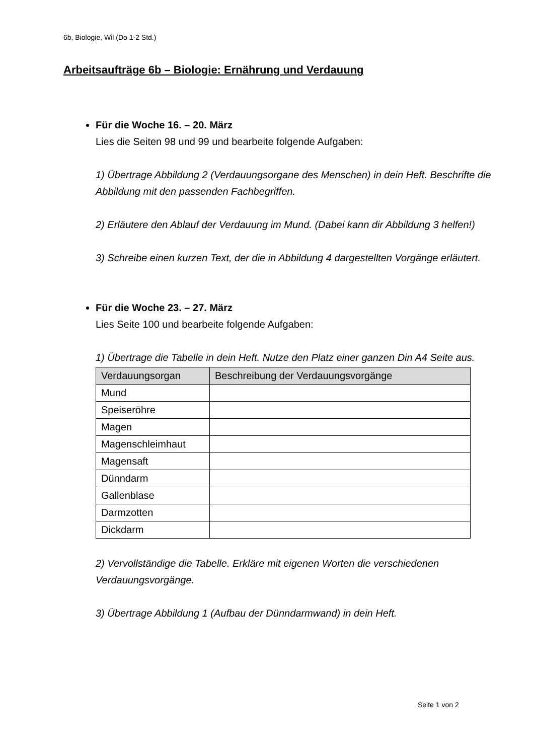6b, Biologie, Wil (Do 1-2 Std.)
Arbeitsaufträge 6b – Biologie: Ernährung und Verdauung
Für die Woche 16. – 20. März
Lies die Seiten 98 und 99 und bearbeite folgende Aufgaben:
1) Übertrage Abbildung 2 (Verdauungsorgane des Menschen) in dein Heft. Beschrifte die Abbildung mit den passenden Fachbegriffen.
2) Erläutere den Ablauf der Verdauung im Mund. (Dabei kann dir Abbildung 3 helfen!)
3) Schreibe einen kurzen Text, der die in Abbildung 4 dargestellten Vorgänge erläutert.
Für die Woche 23. – 27. März
Lies Seite 100 und bearbeite folgende Aufgaben:
1) Übertrage die Tabelle in dein Heft. Nutze den Platz einer ganzen Din A4 Seite aus.
| Verdauungsorgan | Beschreibung der Verdauungsvorgänge |
| --- | --- |
| Mund | |
| Speiseröhre | |
| Magen | |
| Magenschleimhaut | |
| Magensaft | |
| Dünndarm | |
| Gallenblase | |
| Darmzotten | |
| Dickdarm | |
2) Vervollständige die Tabelle. Erkläre mit eigenen Worten die verschiedenen Verdauungsvorgänge.
3) Übertrage Abbildung 1 (Aufbau der Dünndarmwand) in dein Heft.
Seite 1 von 2